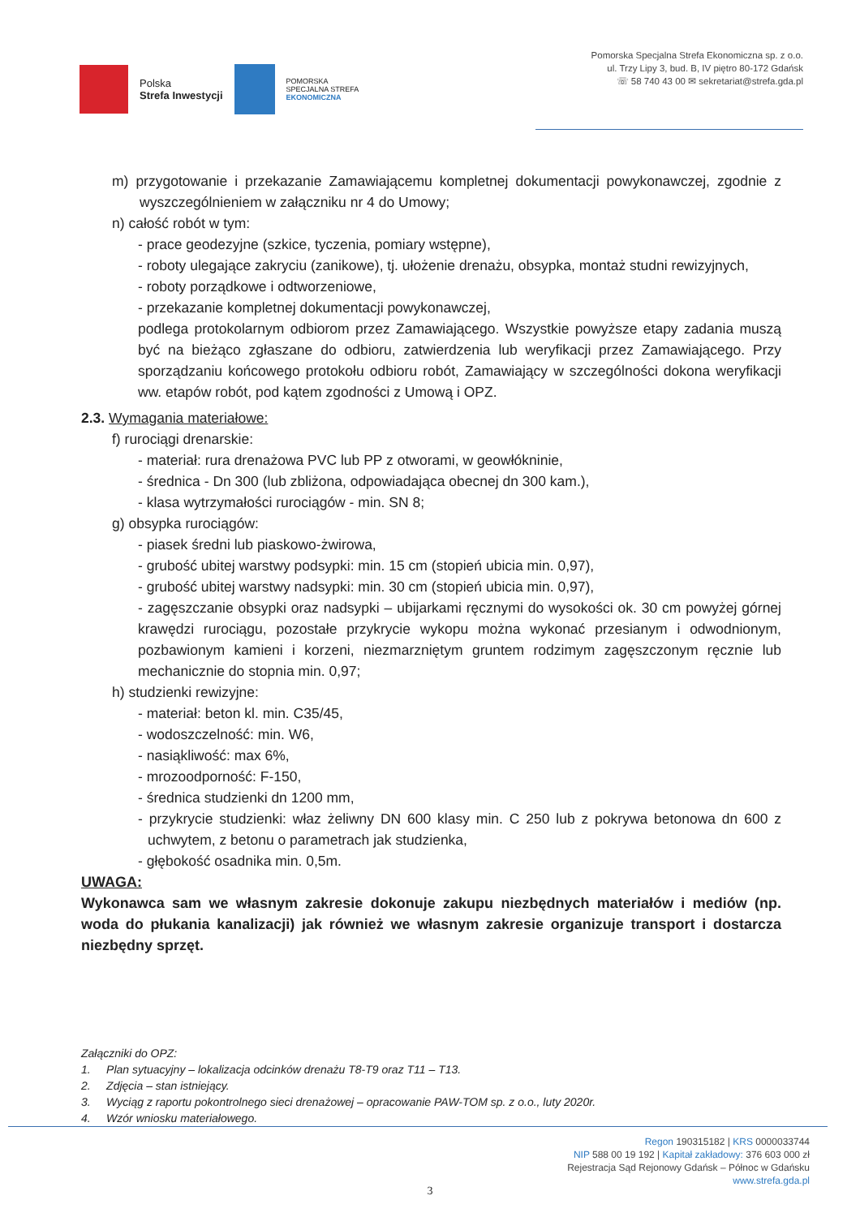Polska
Strefa Inwestycji
POMORSKA
SPECJALNA STREFA
EKONOMICZNA
Pomorska Specjalna Strefa Ekonomiczna sp. z o.o.
ul. Trzy Lipy 3, bud. B, IV piętro 80-172 Gdańsk
☏ 58 740 43 00 ✉ sekretariat@strefa.gda.pl
m) przygotowanie i przekazanie Zamawiającemu kompletnej dokumentacji powykonawczej, zgodnie z wyszczególnieniem w załączniku nr 4 do Umowy;
n) całość robót w tym:
- prace geodezyjne (szkice, tyczenia, pomiary wstępne),
- roboty ulegające zakryciu (zanikowe), tj. ułożenie drenażu, obsypka, montaż studni rewizyjnych,
- roboty porządkowe i odtworzeniowe,
- przekazanie kompletnej dokumentacji powykonawczej,
podlega protokolarnym odbiorom przez Zamawiającego. Wszystkie powyższe etapy zadania muszą być na bieżąco zgłaszane do odbioru, zatwierdzenia lub weryfikacji przez Zamawiającego. Przy sporządzaniu końcowego protokołu odbioru robót, Zamawiający w szczególności dokona weryfikacji ww. etapów robót, pod kątem zgodności z Umową i OPZ.
2.3. Wymagania materiałowe:
f) rurociągi drenarskie:
- materiał: rura drenażowa PVC lub PP z otworami, w geowłókninie,
- średnica - Dn 300 (lub zbliżona, odpowiadająca obecnej dn 300 kam.),
- klasa wytrzymałości rurociągów - min. SN 8;
g) obsypka rurociągów:
- piasek średni lub piaskowo-żwirowa,
- grubość ubitej warstwy podsypki: min. 15 cm (stopień ubicia min. 0,97),
- grubość ubitej warstwy nadsypki: min. 30 cm (stopień ubicia min. 0,97),
- zagęszczanie obsypki oraz nadsypki – ubijarkami ręcznymi do wysokości ok. 30 cm powyżej górnej krawędzi rurociągu, pozostałe przykrycie wykopu można wykonać przesianym i odwodnionym, pozbawionym kamieni i korzeni, niezmarzniętym gruntem rodzimym zagęszczonym ręcznie lub mechanicznie do stopnia min. 0,97;
h) studzienki rewizyjne:
- materiał: beton kl. min. C35/45,
- wodoszczelność: min. W6,
- nasiąkliwość: max 6%,
- mrozoodporność: F-150,
- średnica studzienki dn 1200 mm,
- przykrycie studzienki: właz żeliwny DN 600 klasy min. C 250 lub z pokrywa betonowa dn 600 z uchwytem, z betonu o parametrach jak studzienka,
- głębokość osadnika min. 0,5m.
UWAGA:
Wykonawca sam we własnym zakresie dokonuje zakupu niezbędnych materiałów i mediów (np. woda do płukania kanalizacji) jak również we własnym zakresie organizuje transport i dostarcza niezbędny sprzęt.
Załączniki do OPZ:
1. Plan sytuacyjny – lokalizacja odcinków drenażu T8-T9 oraz T11 – T13.
2. Zdjęcia – stan istniejący.
3. Wyciąg z raportu pokontrolnego sieci drenażowej – opracowanie PAW-TOM sp. z o.o., luty 2020r.
4. Wzór wniosku materiałowego.
Regon 190315182 | KRS 0000033744
NIP 588 00 19 192 | Kapitał zakładowy: 376 603 000 zł
Rejestracja Sąd Rejonowy Gdańsk – Północ w Gdańsku
www.strefa.gda.pl
3